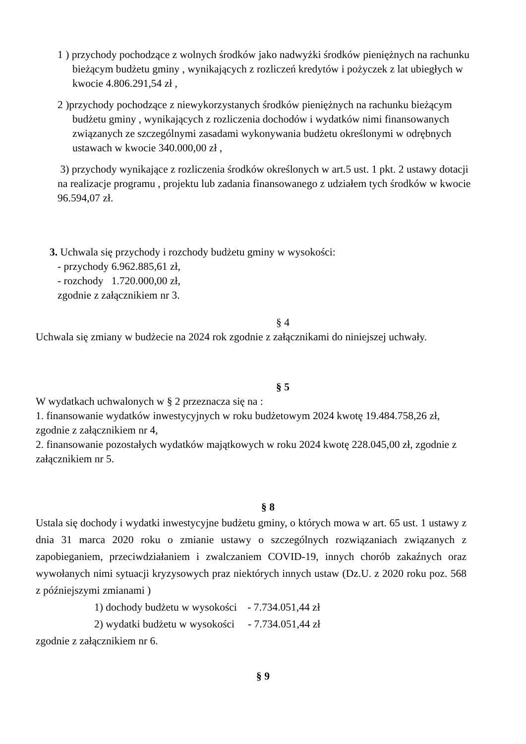1 ) przychody pochodzące z wolnych środków jako nadwyżki środków pieniężnych na rachunku bieżącym budżetu gminy , wynikających z rozliczeń kredytów i pożyczek z lat ubiegłych w kwocie 4.806.291,54 zł ,
2 )przychody pochodzące z niewykorzystanych środków pieniężnych na rachunku bieżącym budżetu gminy , wynikających z rozliczenia dochodów i wydatków nimi finansowanych związanych ze szczególnymi zasadami wykonywania budżetu określonymi w odrębnych ustawach w kwocie 340.000,00 zł ,
3) przychody wynikające z rozliczenia środków określonych w art.5 ust. 1 pkt. 2 ustawy dotacji na realizacje programu , projektu lub zadania finansowanego z udziałem tych środków w kwocie 96.594,07 zł.
3. Uchwala się przychody i rozchody budżetu gminy w wysokości:
- przychody 6.962.885,61 zł,
- rozchody 1.720.000,00 zł,
zgodnie z załącznikiem nr 3.
§ 4
Uchwala się zmiany w budżecie na 2024 rok zgodnie z załącznikami do niniejszej uchwały.
§ 5
W wydatkach uchwalonych w § 2 przeznacza się na :
1. finansowanie wydatków inwestycyjnych w roku budżetowym 2024 kwotę 19.484.758,26 zł, zgodnie z załącznikiem nr 4,
2. finansowanie pozostałych wydatków majątkowych w roku 2024 kwotę 228.045,00 zł, zgodnie z załącznikiem nr 5.
§ 8
Ustala się dochody i wydatki inwestycyjne budżetu gminy, o których mowa w art. 65 ust. 1 ustawy z dnia 31 marca 2020 roku o zmianie ustawy o szczególnych rozwiązaniach związanych z zapobieganiem, przeciwdziałaniem i zwalczaniem COVID-19, innych chorób zakaźnych oraz wywołanych nimi sytuacji kryzysowych praz niektórych innych ustaw (Dz.U. z 2020 roku poz. 568 z późniejszymi zmianami )
1) dochody budżetu w wysokości - 7.734.051,44 zł
2) wydatki budżetu w wysokości - 7.734.051,44 zł
zgodnie z załącznikiem nr 6.
§ 9